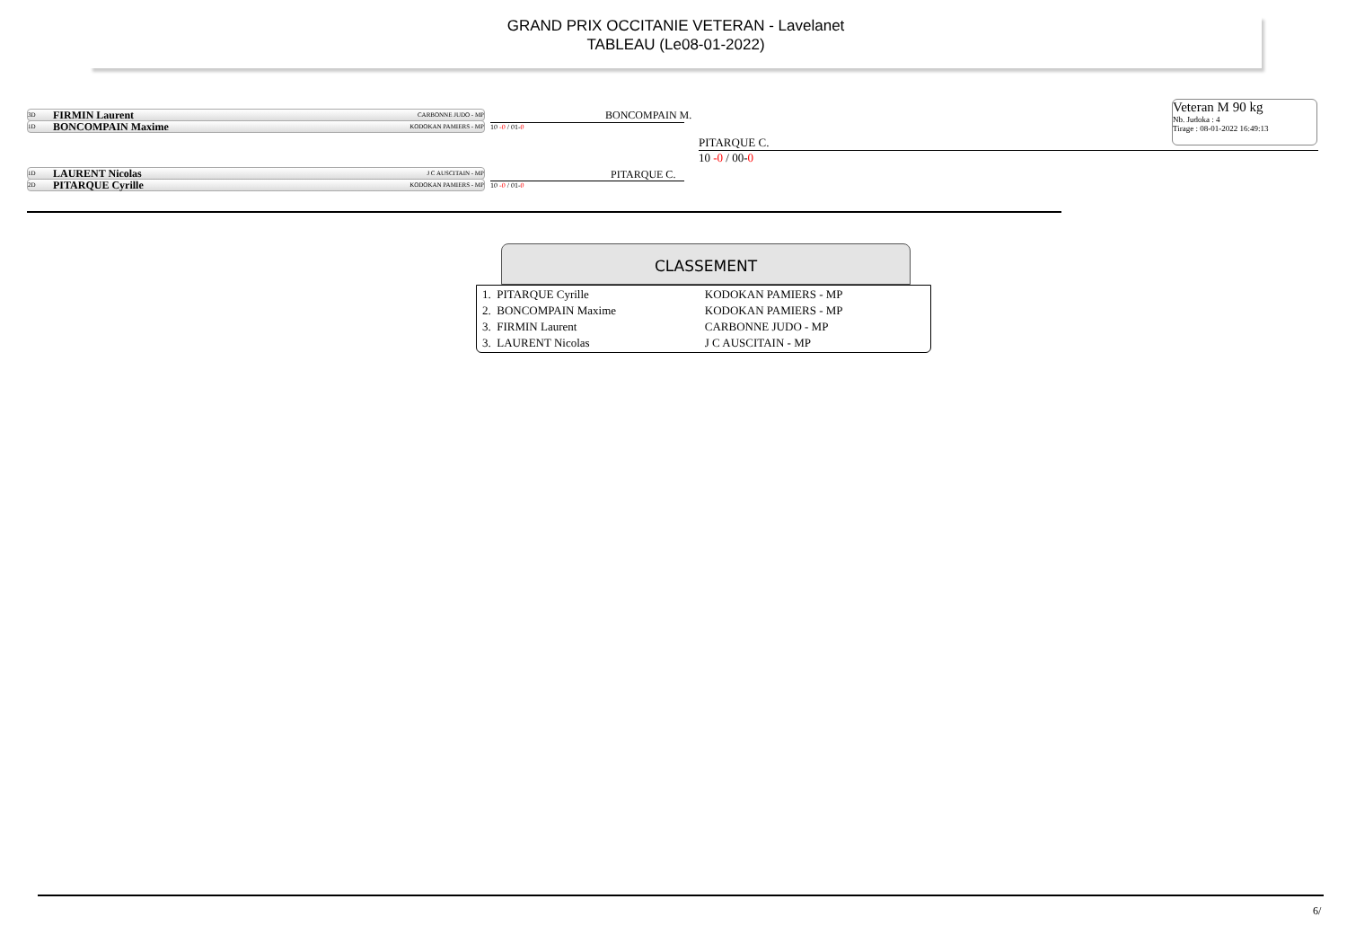GRAND PRIX OCCITANIE VETERAN - Lavelanet
TABLEAU (Le08-01-2022)
Veteran M 90 kg
Nb. Judoka : 4
Tirage : 08-01-2022 16:49:13
3D FIRMIN Laurent CARBONNE JUDO - MP
1D BONCOMPAIN Maxime KODOKAN PAMIERS - MP
1D LAURENT Nicolas J C AUSCITAIN - MP
2D PITARQUE Cyrille KODOKAN PAMIERS - MP
BONCOMPAIN M.
10 -0 / 01-0
PITARQUE C.
10 -0 / 01-0
PITARQUE C.
10 -0 / 00-0
CLASSEMENT
| 1. PITARQUE Cyrille | KODOKAN PAMIERS - MP |
| 2. BONCOMPAIN Maxime | KODOKAN PAMIERS - MP |
| 3. FIRMIN Laurent | CARBONNE JUDO - MP |
| 3. LAURENT Nicolas | J C AUSCITAIN - MP |
6/